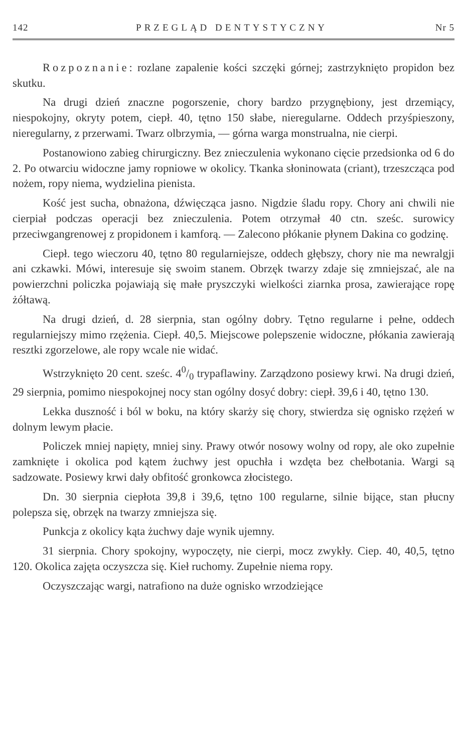142 PRZEGLĄD DENTYSTYCZNY Nr 5
Rozpoznanie: rozlane zapalenie kości szczęki górnej; zastrzyknięto propidon bez skutku.
Na drugi dzień znaczne pogorszenie, chory bardzo przygnębiony, jest drzemiący, niespokojny, okryty potem, ciepł. 40, tętno 150 słabe, nieregularne. Oddech przyśpieszony, nieregularny, z przerwami. Twarz olbrzymia, — górna warga monstrualna, nie cierpi.
Postanowiono zabieg chirurgiczny. Bez znieczulenia wykonano cięcie przedsionka od 6 do 2. Po otwarciu widoczne jamy ropniowe w okolicy. Tkanka słoninowata (criant), trzeszcząca pod nożem, ropy niema, wydzielina pienista.
Kość jest sucha, obnażona, dźwięcząca jasno. Nigdzie śladu ropy. Chory ani chwili nie cierpiał podczas operacji bez znieczulenia. Potem otrzymał 40 ctn. sześc. surowicy przeciwgangrenowej z propidonem i kamforą. — Zalecono płókanie płynem Dakina co godzinę.
Ciepł. tego wieczoru 40, tętno 80 regularniejsze, oddech głębszy, chory nie ma newralgji ani czkawki. Mówi, interesuje się swoim stanem. Obrzęk twarzy zdaje się zmniejszać, ale na powierzchni policzka pojawiają się małe pryszczyki wielkości ziarnka prosa, zawierające ropę żółtawą.
Na drugi dzień, d. 28 sierpnia, stan ogólny dobry. Tętno regularne i pełne, oddech regularniejszy mimo rzężenia. Ciepł. 40,5. Miejscowe polepszenie widoczne, płókania zawierają resztki zgorzelowe, ale ropy wcale nie widać.
Wstrzyknięto 20 cent. sześc. 40/0 trypaflawiny. Zarządzono posiewy krwi. Na drugi dzień, 29 sierpnia, pomimo niespokojnej nocy stan ogólny dosyć dobry: ciepł. 39,6 i 40, tętno 130.
Lekka duszność i ból w boku, na który skarży się chory, stwierdza się ognisko rzężeń w dolnym lewym płacie.
Policzek mniej napięty, mniej siny. Prawy otwór nosowy wolny od ropy, ale oko zupełnie zamknięte i okolica pod kątem żuchwy jest opuchła i wzdęta bez chełbotania. Wargi są sadzowate. Posiewy krwi dały obfitość gronkowca złocistego.
Dn. 30 sierpnia ciepłota 39,8 i 39,6, tętno 100 regularne, silnie bijące, stan płucny polepsza się, obrzęk na twarzy zmniejsza się.
Punkcja z okolicy kąta żuchwy daje wynik ujemny.
31 sierpnia. Chory spokojny, wypoczęty, nie cierpi, mocz zwykły. Ciep. 40, 40,5, tętno 120. Okolica zajęta oczyszcza się. Kieł ruchomy. Zupełnie niema ropy.
Oczyszczając wargi, natrafiono na duże ognisko wrzodziejące